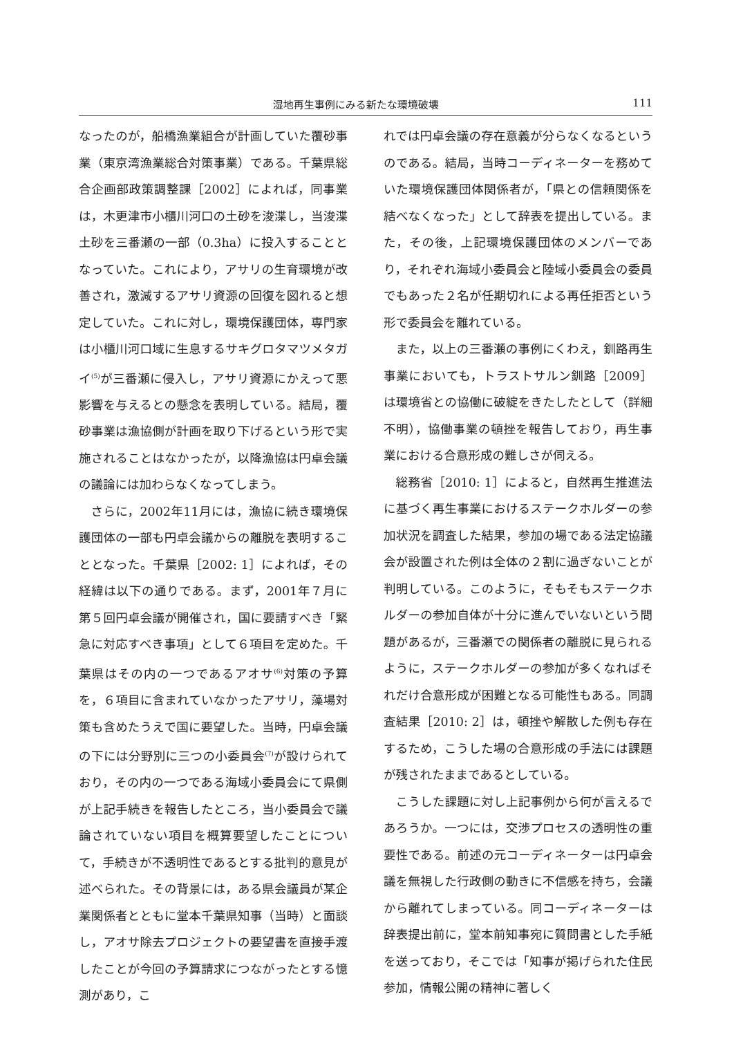湿地再生事例にみる新たな環境破壊 111
なったのが，船橋漁業組合が計画していた覆砂事業（東京湾漁業総合対策事業）である。千葉県総合企画部政策調整課［2002］によれば，同事業は，木更津市小櫃川河口の土砂を浚渫し，当浚渫土砂を三番瀬の一部（0.3ha）に投入することとなっていた。これにより，アサリの生育環境が改善され，激減するアサリ資源の回復を図れると想定していた。これに対し，環境保護団体，専門家は小櫃川河口域に生息するサキグロタマツメタガイ<sup>(5)</sup>が三番瀬に侵入し，アサリ資源にかえって悪影響を与えるとの懸念を表明している。結局，覆砂事業は漁協側が計画を取り下げるという形で実施されることはなかったが，以降漁協は円卓会議の議論には加わらなくなってしまう。
さらに，2002年11月には，漁協に続き環境保護団体の一部も円卓会議からの離脱を表明することとなった。千葉県［2002: 1］によれば，その経緯は以下の通りである。まず，2001年７月に第５回円卓会議が開催され，国に要請すべき「緊急に対応すべき事項」として６項目を定めた。千葉県はその内の一つであるアオサ<sup>(6)</sup>対策の予算を，６項目に含まれていなかったアサリ，藻場対策も含めたうえで国に要望した。当時，円卓会議の下には分野別に三つの小委員会<sup>(7)</sup>が設けられており，その内の一つである海域小委員会にて県側が上記手続きを報告したところ，当小委員会で議論されていない項目を概算要望したことについて，手続きが不透明性であるとする批判的意見が述べられた。その背景には，ある県会議員が某企業関係者とともに堂本千葉県知事（当時）と面談し，アオサ除去プロジェクトの要望書を直接手渡したことが今回の予算請求につながったとする憶測があり，こ
れでは円卓会議の存在意義が分らなくなるというのである。結局，当時コーディネーターを務めていた環境保護団体関係者が，「県との信頼関係を結べなくなった」として辞表を提出している。また，その後，上記環境保護団体のメンバーであり，それぞれ海域小委員会と陸域小委員会の委員でもあった２名が任期切れによる再任拒否という形で委員会を離れている。
また，以上の三番瀬の事例にくわえ，釧路再生事業においても，トラストサルン釧路［2009］は環境省との協働に破綻をきたしたとして（詳細不明），協働事業の頓挫を報告しており，再生事業における合意形成の難しさが伺える。
総務省［2010: 1］によると，自然再生推進法に基づく再生事業におけるステークホルダーの参加状況を調査した結果，参加の場である法定協議会が設置された例は全体の２割に過ぎないことが判明している。このように，そもそもステークホルダーの参加自体が十分に進んでいないという問題があるが，三番瀬での関係者の離脱に見られるように，ステークホルダーの参加が多くなればそれだけ合意形成が困難となる可能性もある。同調査結果［2010: 2］は，頓挫や解散した例も存在するため，こうした場の合意形成の手法には課題が残されたままであるとしている。
こうした課題に対し上記事例から何が言えるであろうか。一つには，交渉プロセスの透明性の重要性である。前述の元コーディネーターは円卓会議を無視した行政側の動きに不信感を持ち，会議から離れてしまっている。同コーディネーターは辞表提出前に，堂本前知事宛に質問書とした手紙を送っており，そこでは「知事が掲げられた住民参加，情報公開の精神に著しく